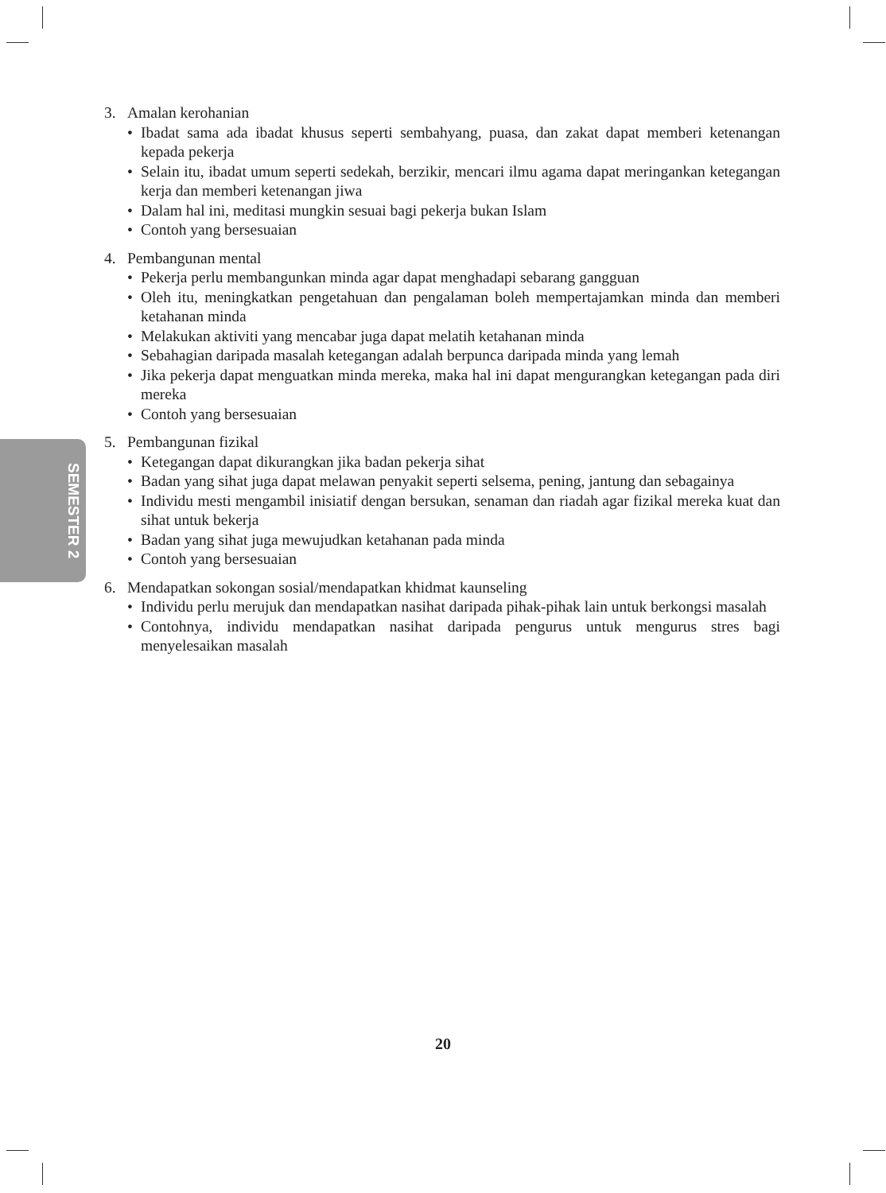SEMESTER 2
3. Amalan kerohanian
• Ibadat sama ada ibadat khusus seperti sembahyang, puasa, dan zakat dapat memberi ketenangan kepada pekerja
• Selain itu, ibadat umum seperti sedekah, berzikir, mencari ilmu agama dapat meringankan ketegangan kerja dan memberi ketenangan jiwa
• Dalam hal ini, meditasi mungkin sesuai bagi pekerja bukan Islam
• Contoh yang bersesuaian
4. Pembangunan mental
• Pekerja perlu membangunkan minda agar dapat menghadapi sebarang gangguan
• Oleh itu, meningkatkan pengetahuan dan pengalaman boleh mempertajamkan minda dan memberi ketahanan minda
• Melakukan aktiviti yang mencabar juga dapat melatih ketahanan minda
• Sebahagian daripada masalah ketegangan adalah berpunca daripada minda yang lemah
• Jika pekerja dapat menguatkan minda mereka, maka hal ini dapat mengurangkan ketegangan pada diri mereka
• Contoh yang bersesuaian
5. Pembangunan fizikal
• Ketegangan dapat dikurangkan jika badan pekerja sihat
• Badan yang sihat juga dapat melawan penyakit seperti selsema, pening, jantung dan sebagainya
• Individu mesti mengambil inisiatif dengan bersukan, senaman dan riadah agar fizikal mereka kuat dan sihat untuk bekerja
• Badan yang sihat juga mewujudkan ketahanan pada minda
• Contoh yang bersesuaian
6. Mendapatkan sokongan sosial/mendapatkan khidmat kaunseling
• Individu perlu merujuk dan mendapatkan nasihat daripada pihak-pihak lain untuk berkongsi masalah
• Contohnya, individu mendapatkan nasihat daripada pengurus untuk mengurus stres bagi menyelesaikan masalah
20